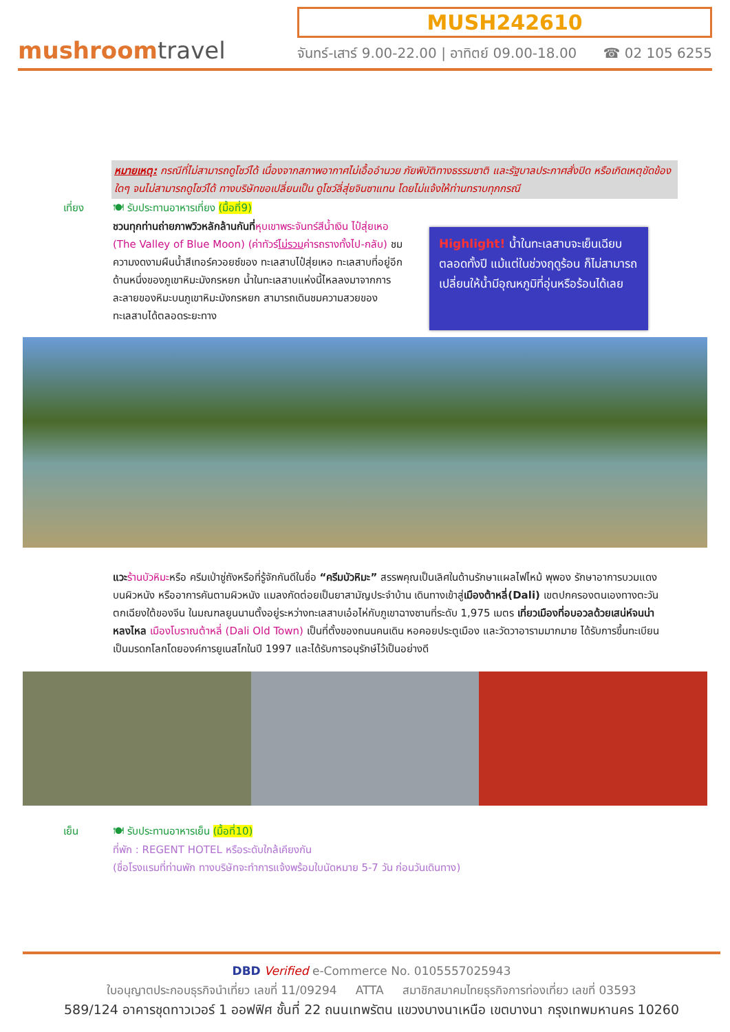mushroomtravel
MUSH242610
จันทร์-เสาร์ 9.00-22.00 | อาทิตย์ 09.00-18.00 ☎ 02 105 6255
หมายเหตุ: กรณีที่ไม่สามารถดูโชว์ได้ เนื่องจากสภาพอากาศไม่เอื้ออำนวย ภัยพิบัติทางธรรมชาติ และรัฐบาลประกาศสั่งปิด หรือเกิดเหตุขัดข้องใดๆ จนไม่สามารถดูโชว์ได้ ทางบริษัทขอเปลี่ยนเป็น ดูโชว์ลี่สุ่ยจินซาแทน โดยไม่แจ้งให้ท่านทราบทุกกรณี
เที่ยง 🍽 รับประทานอาหารเที่ยง (มื้อที่9)
ชวนทุกท่านถ่ายภาพวิวหลักล้านกันที่หุบเขาพระจันทร์สีน้ำเงิน ไป๋สุ่ยเหอ (The Valley of Blue Moon) (ค่าทัวร์ไม่รวมค่ารถรางทั้งไป-กลับ) ชมความงดงามผืนน้ำสีเทอร์ควอยซ์ของ ทะเลสาบไป๋สุ่ยเหอ ทะเลสาบที่อยู่อีกด้านหนึ่งของภูเขาหิมะมังกรหยก น้ำในทะเลสาบแห่งนี้ไหลลงมาจากการละลายของหิมะบนภูเขาหิมะมังกรหยก สามารถเดินชมความสวยของทะเลสาบได้ตลอดระยะทาง
Highlight! น้ำในทะเลสาบจะเย็นเฉียบตลอดทั้งปี แม้แต่ในช่วงฤดูร้อน ก็ไม่สามารถเปลี่ยนให้น้ำมีอุณหภูมิที่อุ่นหรือร้อนได้เลย
แวะ ร้านบัวหิมะหรือ ครีมเป่าซู่ถังหรือที่รู้จักกันดีในชื่อ “ครีมบัวหิมะ” สรรพคุณเป็นเลิศในด้านรักษาแผลไฟไหม้ พุพอง รักษาอาการบวมแดงบนผิวหนัง หรืออาการคันตามผิวหนัง แมลงกัดต่อยเป็นยาสามัญประจำบ้าน เดินทางเข้าสู่เมืองต้าหลี่(Dali) เขตปกครองตนเองทางตะวันตกเฉียงใต้ของจีน ในมณฑลยูนนานตั้งอยู่ระหว่างทะเลสาบเอ๋อไห่กับภูเขาฉางซานที่ระดับ 1,975 เมตร เที่ยวเมืองที่อบอวลด้วยเสน่ห์จนน่าหลงไหล เมืองโบราณต้าหลี่ (Dali Old Town) เป็นที่ตั้งของถนนคนเดิน หอคอยประตูเมือง และวัดวาอารามมากมาย ได้รับการขึ้นทะเบียนเป็นมรดกโลกโดยองค์การยูเนสโกในปี 1997 และได้รับการอนุรักษ์ไว้เป็นอย่างดี
เย็น 🍽 รับประทานอาหารเย็น (มื้อที่10)
ที่พัก : REGENT HOTEL หรือระดับใกล้เคียงกัน
(ชื่อโรงแรมที่ท่านพัก ทางบริษัทจะทำการแจ้งพร้อมใบนัดหมาย 5-7 วัน ก่อนวันเดินทาง)
DBD Verified e-Commerce No. 0105557025943
ใบอนุญาตประกอบธุรกิจนำเที่ยว เลขที่ 11/09294 ATTA สมาชิกสมาคมไทยธุรกิจการท่องเที่ยว เลขที่ 03593
589/124 อาคารชุดทาวเวอร์ 1 ออฟฟิศ ชั้นที่ 22 ถนนเทพรัตน แขวงบางนาเหนือ เขตบางนา กรุงเทพมหานคร 10260